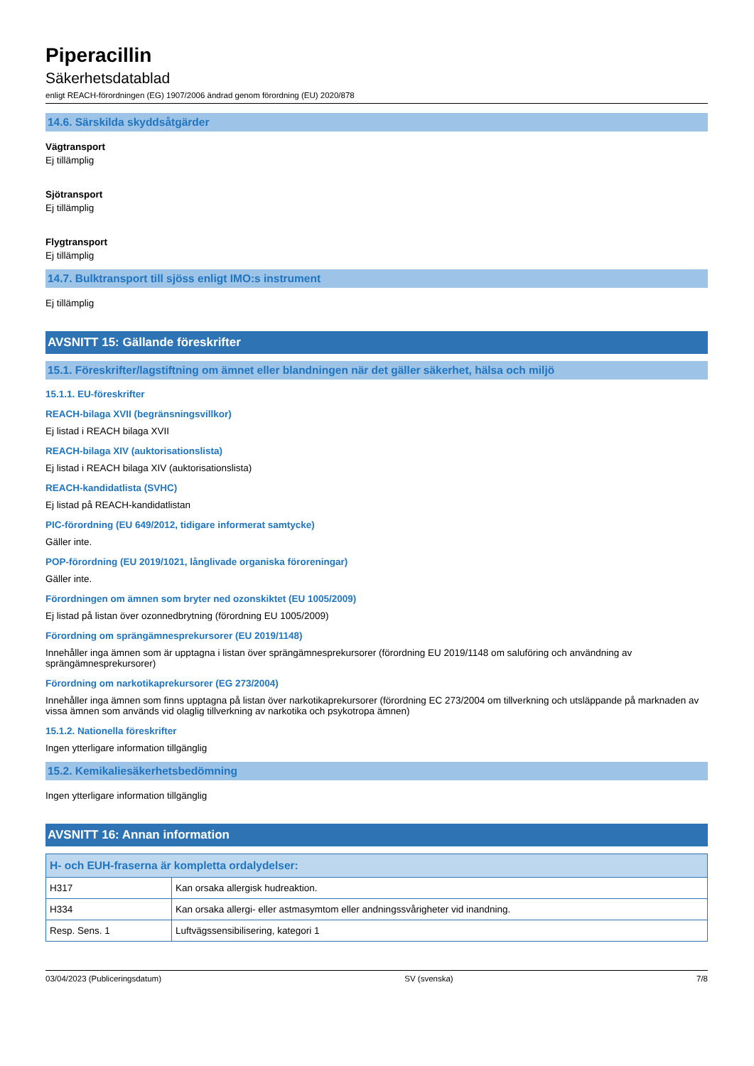Piperacillin
Säkerhetsdatablad
enligt REACH-förordningen (EG) 1907/2006 ändrad genom förordning (EU) 2020/878
14.6. Särskilda skyddsåtgärder
Vägtransport
Ej tillämplig
Sjötransport
Ej tillämplig
Flygtransport
Ej tillämplig
14.7. Bulktransport till sjöss enligt IMO:s instrument
Ej tillämplig
AVSNITT 15: Gällande föreskrifter
15.1. Föreskrifter/lagstiftning om ämnet eller blandningen när det gäller säkerhet, hälsa och miljö
15.1.1. EU-föreskrifter
REACH-bilaga XVII (begränsningsvillkor)
Ej listad i REACH bilaga XVII
REACH-bilaga XIV (auktorisationslista)
Ej listad i REACH bilaga XIV (auktorisationslista)
REACH-kandidatlista (SVHC)
Ej listad på REACH-kandidatlistan
PIC-förordning (EU 649/2012, tidigare informerat samtycke)
Gäller inte.
POP-förordning (EU 2019/1021, långlivade organiska föroreningar)
Gäller inte.
Förordningen om ämnen som bryter ned ozonskiktet (EU 1005/2009)
Ej listad på listan över ozonnedbrytning (förordning EU 1005/2009)
Förordning om sprängämnesprekursorer (EU 2019/1148)
Innehåller inga ämnen som är upptagna i listan över sprängämnesprekursorer (förordning EU 2019/1148 om saluföring och användning av sprängämnesprekursorer)
Förordning om narkotikaprekursorer (EG 273/2004)
Innehåller inga ämnen som finns upptagna på listan över narkotikaprekursorer (förordning EC 273/2004 om tillverkning och utsläppande på marknaden av vissa ämnen som används vid olaglig tillverkning av narkotika och psykotropa ämnen)
15.1.2. Nationella föreskrifter
Ingen ytterligare information tillgänglig
15.2. Kemikaliesäkerhetsbedömning
Ingen ytterligare information tillgänglig
AVSNITT 16: Annan information
| H- och EUH-fraserna är kompletta ordalydelser: | |
| --- | --- |
| H317 | Kan orsaka allergisk hudreaktion. |
| H334 | Kan orsaka allergi- eller astmasymtom eller andningssvårigheter vid inandning. |
| Resp. Sens. 1 | Luftvägssensibilisering, kategori 1 |
03/04/2023 (Publiceringsdatum) SV (svenska) 7/8